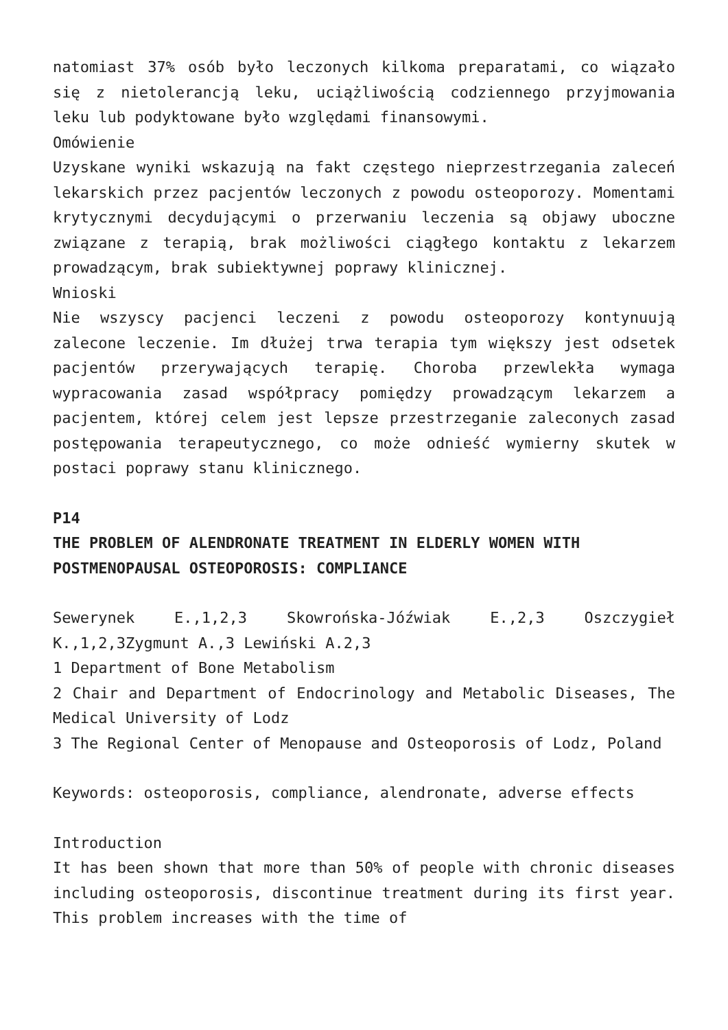natomiast 37% osób było leczonych kilkoma preparatami, co wiązało się z nietolerancją leku, uciążliwością codziennego przyjmowania leku lub podyktowane było względami finansowymi.
Omówienie
Uzyskane wyniki wskazują na fakt częstego nieprzestrzegania zaleceń lekarskich przez pacjentów leczonych z powodu osteoporozy. Momentami krytycznymi decydującymi o przerwaniu leczenia są objawy uboczne związane z terapią, brak możliwości ciągłego kontaktu z lekarzem prowadzącym, brak subiektywnej poprawy klinicznej.
Wnioski
Nie wszyscy pacjenci leczeni z powodu osteoporozy kontynuują zalecone leczenie. Im dłużej trwa terapia tym większy jest odsetek pacjentów przerywających terapię. Choroba przewlekła wymaga wypracowania zasad współpracy pomiędzy prowadzącym lekarzem a pacjentem, której celem jest lepsze przestrzeganie zaleconych zasad postępowania terapeutycznego, co może odnieść wymierny skutek w postaci poprawy stanu klinicznego.
P14
THE PROBLEM OF ALENDRONATE TREATMENT IN ELDERLY WOMEN WITH POSTMENOPAUSAL OSTEOPOROSIS: COMPLIANCE
Sewerynek E.,1,2,3 Skowrońska-Jóźwiak E.,2,3 Oszczygieł K.,1,2,3Zygmunt A.,3 Lewiński A.2,3
1 Department of Bone Metabolism
2 Chair and Department of Endocrinology and Metabolic Diseases, The Medical University of Lodz
3 The Regional Center of Menopause and Osteoporosis of Lodz, Poland
Keywords: osteoporosis, compliance, alendronate, adverse effects
Introduction
It has been shown that more than 50% of people with chronic diseases including osteoporosis, discontinue treatment during its first year. This problem increases with the time of